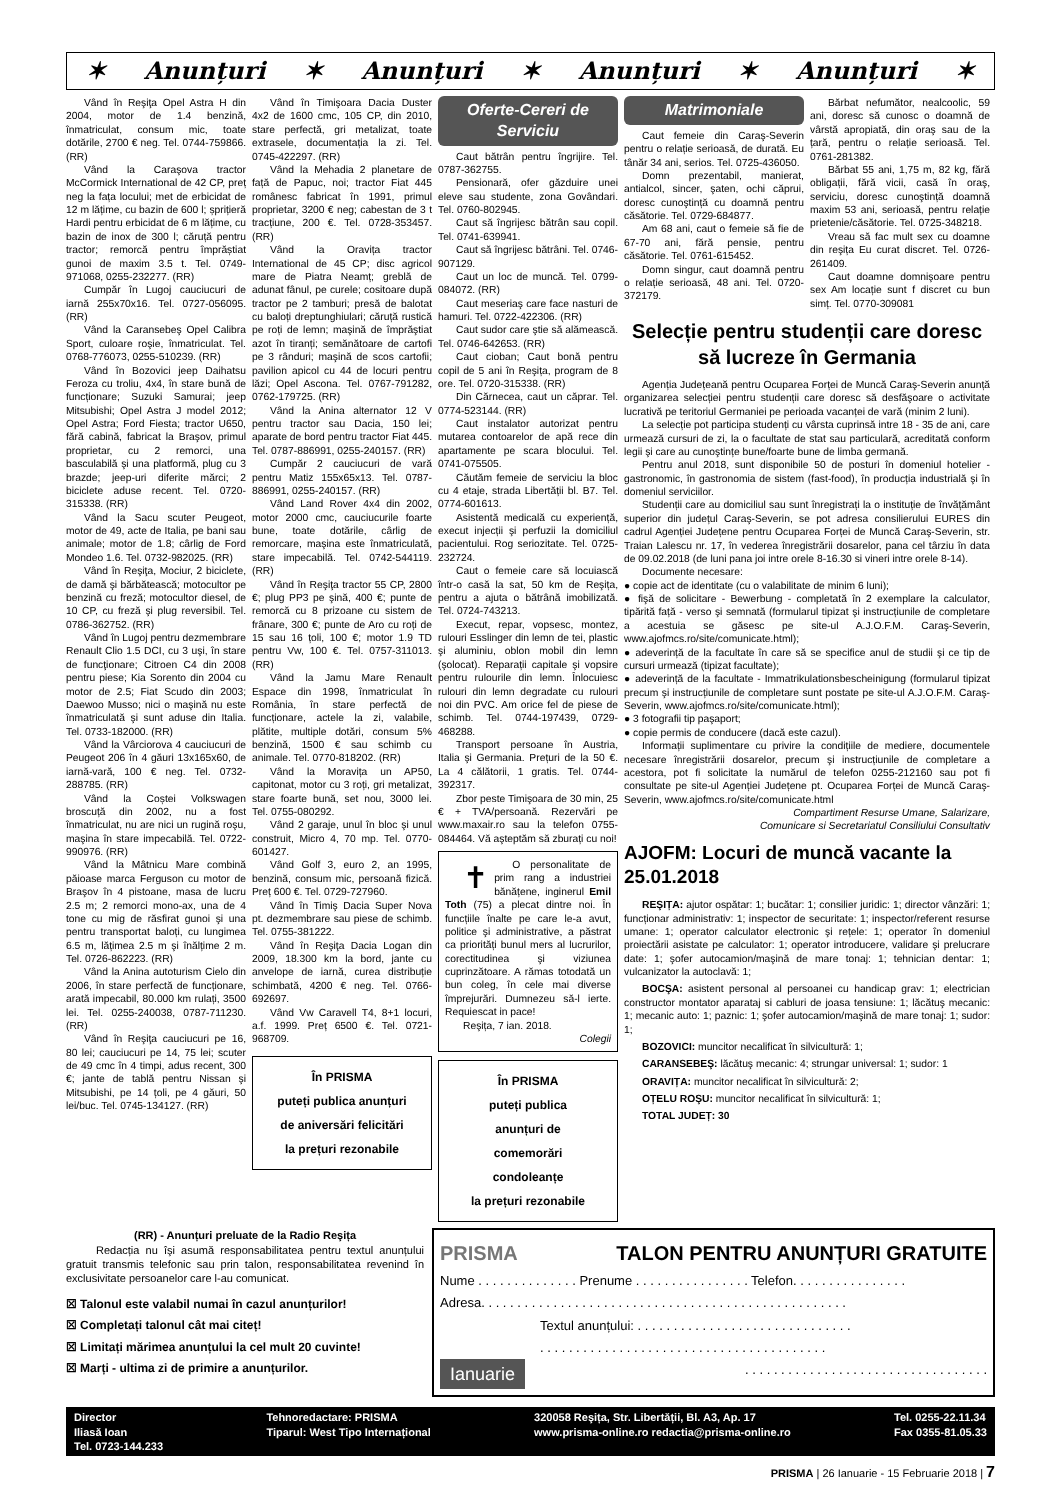✶ Anunțuri ✶ Anunțuri ✶ Anunțuri ✶ Anunțuri ✶
Vând în Reşiţa Opel Astra H din 2004, motor de 1.4 benzină, înmatriculat, consum mic, toate dotările, 2700 € neg. Tel. 0744-759866. (RR)
Vând la Caraşova tractor McCormick International de 42 CP, preț neg la fața locului; met de erbicidat de 12 m lățime, cu bazin de 600 l; șprițieră Hardi pentru erbicidat de 6 m lățime, cu bazin de inox de 300 l; căruță pentru tractor; remorcă pentru împrăștiat gunoi de maxim 3.5 t. Tel. 0749-971068, 0255-232277. (RR)
Cumpăr în Lugoj cauciucuri de iarnă 255x70x16. Tel. 0727-056095. (RR)
Vând la Caransebeş Opel Calibra Sport, culoare roşie, înmatriculat. Tel. 0768-776073, 0255-510239. (RR)
Vând în Bozovici jeep Daihatsu Feroza cu troliu, 4x4, în stare bună de funcționare; Suzuki Samurai; jeep Mitsubishi; Opel Astra J model 2012; Opel Astra; Ford Fiesta; tractor U650, fără cabină, fabricat la Braşov, primul proprietar, cu 2 remorci, una basculabilă şi una platformă, plug cu 3 brazde; jeep-uri diferite mărci; 2 biciclete aduse recent. Tel. 0720-315338. (RR)
Vând la Sacu scuter Peugeot, motor de 49, acte de Italia, pe bani sau animale; motor de 1.8; cârlig de Ford Mondeo 1.6. Tel. 0732-982025. (RR)
Vând în Reşiţa, Mociur, 2 biciclete, de damă şi bărbătească; motocultor pe benzină cu freză; motocultor diesel, de 10 CP, cu freză şi plug reversibil. Tel. 0786-362752. (RR)
Vând în Lugoj pentru dezmembrare Renault Clio 1.5 DCI, cu 3 uşi, în stare de funcţionare; Citroen C4 din 2008 pentru piese; Kia Sorento din 2004 cu motor de 2.5; Fiat Scudo din 2003; Daewoo Musso; nici o maşină nu este înmatriculată şi sunt aduse din Italia. Tel. 0733-182000. (RR)
Vând la Vârciorova 4 cauciucuri de Peugeot 206 în 4 găuri 13x165x60, de iarnă-vară, 100 € neg. Tel. 0732-288785. (RR)
Vând la Coștei Volkswagen broscuță din 2002, nu a fost înmatriculat, nu are nici un rugină roşu, maşina în stare impecabilă. Tel. 0722-990976. (RR)
Vând la Mâtnicu Mare combină păioase marca Ferguson cu motor de Braşov în 4 pistoane, masa de lucru 2.5 m; 2 remorci mono-ax, una de 4 tone cu mig de răsfirat gunoi şi una pentru transportat baloți, cu lungimea 6.5 m, lățimea 2.5 m şi înălțime 2 m. Tel. 0726-862223. (RR)
Vând la Anina autoturism Cielo din 2006, în stare perfectă de funcționare, arată impecabil, 80.000 km rulați, 3500 lei. Tel. 0255-240038, 0787-711230. (RR)
Vând în Reşiţa cauciucuri pe 16, 80 lei; cauciucuri pe 14, 75 lei; scuter de 49 cmc în 4 timpi, adus recent, 300 €; jante de tablă pentru Nissan şi Mitsubishi, pe 14 țoli, pe 4 găuri, 50 lei/buc. Tel. 0745-134127. (RR)
Vând în Timişoara Dacia Duster 4x2 de 1600 cmc, 105 CP, din 2010, stare perfectă, gri metalizat, toate extrasele, documentația la zi. Tel. 0745-422297. (RR)
Vând la Mehadia 2 planetare de față de Papuc, noi; tractor Fiat 445 românesc fabricat în 1991, primul proprietar, 3200 € neg; cabestan de 3 t tracțiune, 200 €. Tel. 0728-353457. (RR)
Vând la Oravița tractor International de 45 CP; disc agricol mare de Piatra Neamț; greblă de adunat fânul, pe curele; cositoare după tractor pe 2 tamburi; presă de balotat cu baloți dreptunghiulari; căruță rustică pe roți de lemn; maşină de împrăştiat azot în tiranți; semănătoare de cartofi pe 3 rânduri; maşină de scos cartofii; pavilion apicol cu 44 de locuri pentru lăzi; Opel Ascona. Tel. 0767-791282, 0762-179725. (RR)
Vând la Anina alternator 12 V pentru tractor sau Dacia, 150 lei; aparate de bord pentru tractor Fiat 445. Tel. 0787-886991, 0255-240157. (RR)
Cumpăr 2 cauciucuri de vară pentru Matiz 155x65x13. Tel. 0787-886991, 0255-240157. (RR)
Vând Land Rover 4x4 din 2002, motor 2000 cmc, cauciucurile foarte bune, toate dotările, cârlig de remorcare, maşina este înmatriculată, stare impecabilă. Tel. 0742-544119. (RR)
Vând în Reşiţa tractor 55 CP, 2800 €; plug PP3 pe şină, 400 €; punte de remorcă cu 8 prizoane cu sistem de frânare, 300 €; punte de Aro cu roți de 15 sau 16 țoli, 100 €; motor 1.9 TD pentru Vw, 100 €. Tel. 0757-311013. (RR)
Vând la Jamu Mare Renault Espace din 1998, înmatriculat în România, în stare perfectă de funcționare, actele la zi, valabile, plătite, multiple dotări, consum 5% benzină, 1500 € sau schimb cu animale. Tel. 0770-818202. (RR)
Vând la Moravița un AP50, capitonat, motor cu 3 roți, gri metalizat, stare foarte bună, set nou, 3000 lei. Tel. 0755-080292.
Vând 2 garaje, unul în bloc şi unul construit, Micro 4, 70 mp. Tel. 0770-601427.
Vând Golf 3, euro 2, an 1995, benzină, consum mic, persoană fizică. Preț 600 €. Tel. 0729-727960.
Vând în Timiş Dacia Super Nova pt. dezmembrare sau piese de schimb. Tel. 0755-381222.
Vând în Reşiţa Dacia Logan din 2009, 18.300 km la bord, jante cu anvelope de iarnă, curea distribuție schimbată, 4200 € neg. Tel. 0766-692697.
Vând Vw Caravell T4, 8+1 locuri, a.f. 1999. Preț 6500 €. Tel. 0721-968709.
În PRISMA
puteți publica anunțuri
de aniversări felicitări
la prețuri rezonabile
Oferte-Cereri de Serviciu
Caut bătrân pentru îngrijire. Tel. 0787-362755.
Pensionară, ofer găzduire unei eleve sau studente, zona Govândari. Tel. 0760-802945.
Caut să îngrijesc bătrân sau copil. Tel. 0741-639941.
Caut să îngrijesc bătrâni. Tel. 0746-907129.
Caut un loc de muncă. Tel. 0799-084072. (RR)
Caut meseriaş care face nasturi de hamuri. Tel. 0722-422306. (RR)
Caut sudor care ştie să alămească. Tel. 0746-642653. (RR)
Caut cioban; Caut bonă pentru copil de 5 ani în Reşița, program de 8 ore. Tel. 0720-315338. (RR)
Din Cărnecea, caut un căprar. Tel. 0774-523144. (RR)
Caut instalator autorizat pentru mutarea contoarelor de apă rece din apartamente pe scara blocului. Tel. 0741-075505.
Căutăm femeie de serviciu la bloc cu 4 etaje, strada Libertății bl. B7. Tel. 0774-601613.
Asistentă medicală cu experiență, execut injecții şi perfuzii la domiciliul pacientului. Rog seriozitate. Tel. 0725-232724.
Caut o femeie care să locuiască într-o casă la sat, 50 km de Reşița, pentru a ajuta o bătrână imobilizată. Tel. 0724-743213.
Execut, repar, vopsesc, montez, rulouri Esslinger din lemn de tei, plastic şi aluminiu, oblon mobil din lemn (şolocat). Reparații capitale şi vopsire pentru rulourile din lemn. Înlocuiesc rulouri din lemn degradate cu rulouri noi din PVC. Am orice fel de piese de schimb. Tel. 0744-197439, 0729-468288.
Transport persoane în Austria, Italia şi Germania. Prețuri de la 50 €. La 4 călătorii, 1 gratis. Tel. 0744-392317.
Zbor peste Timişoara de 30 min, 25 € + TVA/persoană. Rezervări pe www.maxair.ro sau la telefon 0755-084464. Vă aşteptăm să zburați cu noi!
✝ O personalitate de prim rang a industriei bănățene, inginerul Emil Toth (75) a plecat dintre noi. În funcțiile înalte pe care le-a avut, politice şi administrative, a păstrat ca priorități bunul mers al lucrurilor, corectitudinea şi viziunea cuprinzătoare. A rămas totodată un bun coleg, în cele mai diverse împrejurări. Dumnezeu să-l ierte. Requiescat in pace!
Reşița, 7 ian. 2018.
Colegii
În PRISMA
puteți publica
anunțuri de
comemorări
condoleanțe
la prețuri rezonabile
Matrimoniale
Caut femeie din Caraş-Severin pentru o relație serioasă, de durată. Eu tânăr 34 ani, serios. Tel. 0725-436050.
Domn prezentabil, manierat, antialcol, sincer, şaten, ochi căprui, doresc cunoştință cu doamnă pentru căsătorie. Tel. 0729-684877.
Am 68 ani, caut o femeie să fie de 67-70 ani, fără pensie, pentru căsătorie. Tel. 0761-615452.
Domn singur, caut doamnă pentru o relație serioasă, 48 ani. Tel. 0720-372179.
Bărbat nefumător, nealcoolic, 59 ani, doresc să cunosc o doamnă de vârstă apropiată, din oraş sau de la țară, pentru o relație serioasă. Tel. 0761-281382.
Bărbat 55 ani, 1,75 m, 82 kg, fără obligații, fără vicii, casă în oraş, serviciu, doresc cunoştință doamnă maxim 53 ani, serioasă, pentru relație prietenie/căsătorie. Tel. 0725-348218.
Vreau să fac mult sex cu doamne din reşița Eu curat discret. Tel. 0726-261409.
Caut doamne domnişoare pentru sex Am locație sunt f discret cu bun simț. Tel. 0770-309081
Selecție pentru studenții care doresc să lucreze în Germania
Agenția Județeană pentru Ocuparea Forței de Muncă Caraş-Severin anunță organizarea selecției pentru studenții care doresc să desfăşoare o activitate lucrativă pe teritoriul Germaniei pe perioada vacanței de vară (minim 2 luni).
La selecție pot participa studenți cu vârsta cuprinsă intre 18 - 35 de ani, care urmează cursuri de zi, la o facultate de stat sau particulară, acreditată conform legii şi care au cunoştințe bune/foarte bune de limba germană.
Pentru anul 2018, sunt disponibile 50 de posturi în domeniul hotelier - gastronomic, în gastronomia de sistem (fast-food), în producția industrială şi în domeniul serviciilor.
Studenții care au domiciliul sau sunt înregistrați la o instituție de învățământ superior din județul Caraş-Severin, se pot adresa consilierului EURES din cadrul Agenției Județene pentru Ocuparea Forței de Muncă Caraş-Severin, str. Traian Lalescu nr. 17, în vederea înregistrării dosarelor, pana cel târziu în data de 09.02.2018 (de luni pana joi intre orele 8-16.30 si vineri intre orele 8-14).
Documente necesare:
● copie act de identitate (cu o valabilitate de minim 6 luni);
● fişă de solicitare - Bewerbung - completată în 2 exemplare la calculator, tipărită față - verso şi semnată (formularul tipizat şi instrucțiunile de completare a acestuia se găsesc pe site-ul A.J.O.F.M. Caraş-Severin, www.ajofmcs.ro/site/comunicate.html);
● adeverință de la facultate în care să se specifice anul de studii şi ce tip de cursuri urmează (tipizat facultate);
● adeverință de la facultate - Immatrikulationsbescheinigung (formularul tipizat precum şi instrucțiunile de completare sunt postate pe site-ul A.J.O.F.M. Caraş-Severin, www.ajofmcs.ro/site/comunicate.html);
● 3 fotografii tip paşaport;
● copie permis de conducere (dacă este cazul).
Informații suplimentare cu privire la condițiile de mediere, documentele necesare înregistrării dosarelor, precum şi instrucțiunile de completare a acestora, pot fi solicitate la numărul de telefon 0255-212160 sau pot fi consultate pe site-ul Agenției Județene pt. Ocuparea Forței de Muncă Caraş-Severin, www.ajofmcs.ro/site/comunicate.html
Compartiment Resurse Umane, Salarizare,
Comunicare si Secretariatul Consiliului Consultativ
AJOFM: Locuri de muncă vacante la 25.01.2018
REŞIȚA: ajutor ospătar: 1; bucătar: 1; consilier juridic: 1; director vânzări: 1; funcționar administrativ: 1; inspector de securitate: 1; inspector/referent resurse umane: 1; operator calculator electronic şi rețele: 1; operator în domeniul proiectării asistate pe calculator: 1; operator introducere, validare şi prelucrare date: 1; şofer autocamion/maşină de mare tonaj: 1; tehnician dentar: 1; vulcanizator la autoclavă: 1;
BOCŞA: asistent personal al persoanei cu handicap grav: 1; electrician constructor montator aparataj si cabluri de joasa tensiune: 1; lăcătuş mecanic: 1; mecanic auto: 1; paznic: 1; şofer autocamion/maşină de mare tonaj: 1; sudor: 1;
BOZOVICI: muncitor necalificat în silvicultură: 1;
CARANSEBEŞ: lăcătuş mecanic: 4; strungar universal: 1; sudor: 1
ORAVIȚA: muncitor necalificat în silvicultură: 2;
OȚELU ROŞU: muncitor necalificat în silvicultură: 1;
TOTAL JUDEȚ: 30
(RR) - Anunțuri preluate de la Radio Reşița
Redacția nu îşi asumă responsabilitatea pentru textul anunțului gratuit transmis telefonic sau prin talon, responsabilitatea revenind în exclusivitate persoanelor care l-au comunicat.
☒ Talonul este valabil numai în cazul anunțurilor!
☒ Completați talonul cât mai citeț!
☒ Limitați mărimea anunțului la cel mult 20 cuvinte!
☒ Marți - ultima zi de primire a anunțurilor.
PRISMA TALON PENTRU ANUNȚURI GRATUITE
Nume . . . . . . . . . . . . . . Prenume . . . . . . . . . . . . . . . . Telefon. . . . . . . . . . . . . . . .
Adresa. . . . . . . . . . . . . . . . . . . . . . . . . . . . . . . . . . . . . . . . . . . . . . . . . . .
Textul anunțului: . . . . . . . . . . . . . . . . . . . . . . . . . . . . . .
. . . . . . . . . . . . . . . . . . . . . . . . . . . . . . . . . . . . . . . .
Ianuarie. . . . . . . . . . . . . . . . . . . . . . . . . . . . . . . . . .
Director
Iliasă Ioan
Tel. 0723-144.233 Tehnoredactare: PRISMA
Tiparul: West Tipo Internațional 320058 Reşița, Str. Libertății, Bl. A3, Ap. 17
www.prisma-online.ro redactia@prisma-online.ro Tel. 0255-22.11.34
Fax 0355-81.05.33
PRISMA | 26 Ianuarie - 15 Februarie 2018 | 7